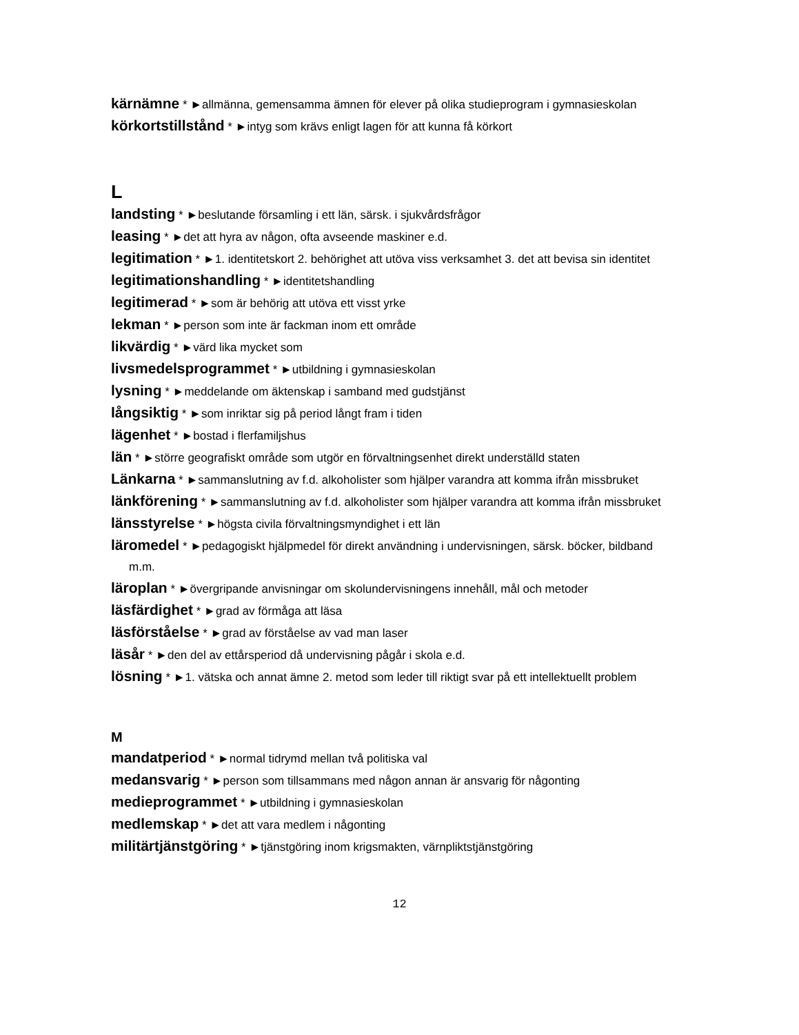kärnämne * ►allmänna, gemensamma ämnen för elever på olika studieprogram i gymnasieskolan
körkortstillstånd * ►intyg som krävs enligt lagen för att kunna få körkort
L
landsting * ►beslutande församling i ett län, särsk. i sjukvårdsfrågor
leasing * ►det att hyra av någon, ofta avseende maskiner e.d.
legitimation * ►1. identitetskort 2. behörighet att utöva viss verksamhet 3. det att bevisa sin identitet
legitimationshandling * ►identitetshandling
legitimerad * ►som är behörig att utöva ett visst yrke
lekman * ►person som inte är fackman inom ett område
likvärdig * ►värd lika mycket som
livsmedelsprogrammet * ►utbildning i gymnasieskolan
lysning * ►meddelande om äktenskap i samband med gudstjänst
långsiktig * ►som inriktar sig på period långt fram i tiden
lägenhet * ►bostad i flerfamiljshus
län * ►större geografiskt område som utgör en förvaltningsenhet direkt underställd staten
Länkarna * ►sammanslutning av f.d. alkoholister som hjälper varandra att komma ifrån missbruket
länkförening * ►sammanslutning av f.d. alkoholister som hjälper varandra att komma ifrån missbruket
länsstyrelse * ►högsta civila förvaltningsmyndighet i ett län
läromedel * ►pedagogiskt hjälpmedel för direkt användning i undervisningen, särsk. böcker, bildband m.m.
läroplan * ►övergripande anvisningar om skolundervisningens innehåll, mål och metoder
läsfärdighet * ►grad av förmåga att läsa
läsförståelse * ►grad av förståelse av vad man laser
läsår * ►den del av ettårsperiod då undervisning pågår i skola e.d.
lösning * ►1. vätska och annat ämne 2. metod som leder till riktigt svar på ett intellektuellt problem
M
mandatperiod * ►normal tidrymd mellan två politiska val
medansvarig * ►person som tillsammans med någon annan är ansvarig för någonting
medieprogrammet * ►utbildning i gymnasieskolan
medlemskap * ►det att vara medlem i någonting
militärtjänstgöring * ►tjänstgöring inom krigsmakten, värnpliktstjänstgöring
12